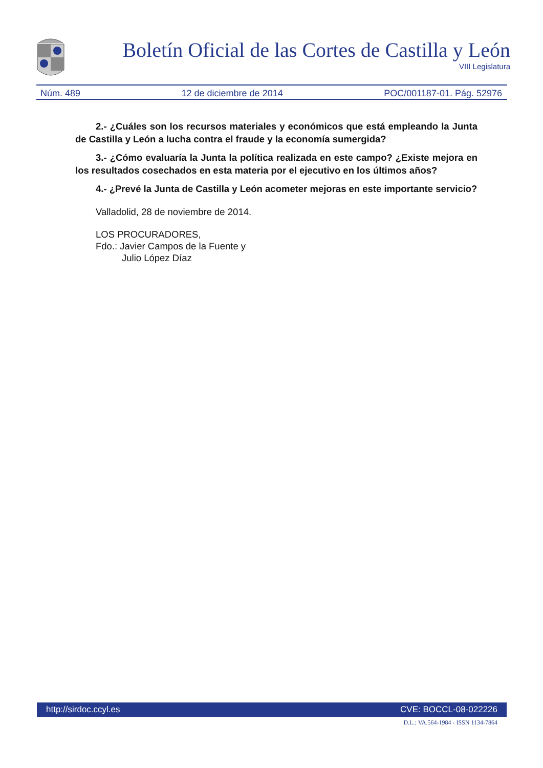Boletín Oficial de las Cortes de Castilla y León
VIII Legislatura
Núm. 489 12 de diciembre de 2014 POC/001187-01. Pág. 52976
2.- ¿Cuáles son los recursos materiales y económicos que está empleando la Junta de Castilla y León a lucha contra el fraude y la economía sumergida?
3.- ¿Cómo evaluaría la Junta la política realizada en este campo? ¿Existe mejora en los resultados cosechados en esta materia por el ejecutivo en los últimos años?
4.- ¿Prevé la Junta de Castilla y León acometer mejoras en este importante servicio?
Valladolid, 28 de noviembre de 2014.
LOS PROCURADORES,
Fdo.: Javier Campos de la Fuente y
Julio López Díaz
http://sirdoc.ccyl.es CVE: BOCCL-08-022226
D.L.: VA.564-1984 - ISSN 1134-7864